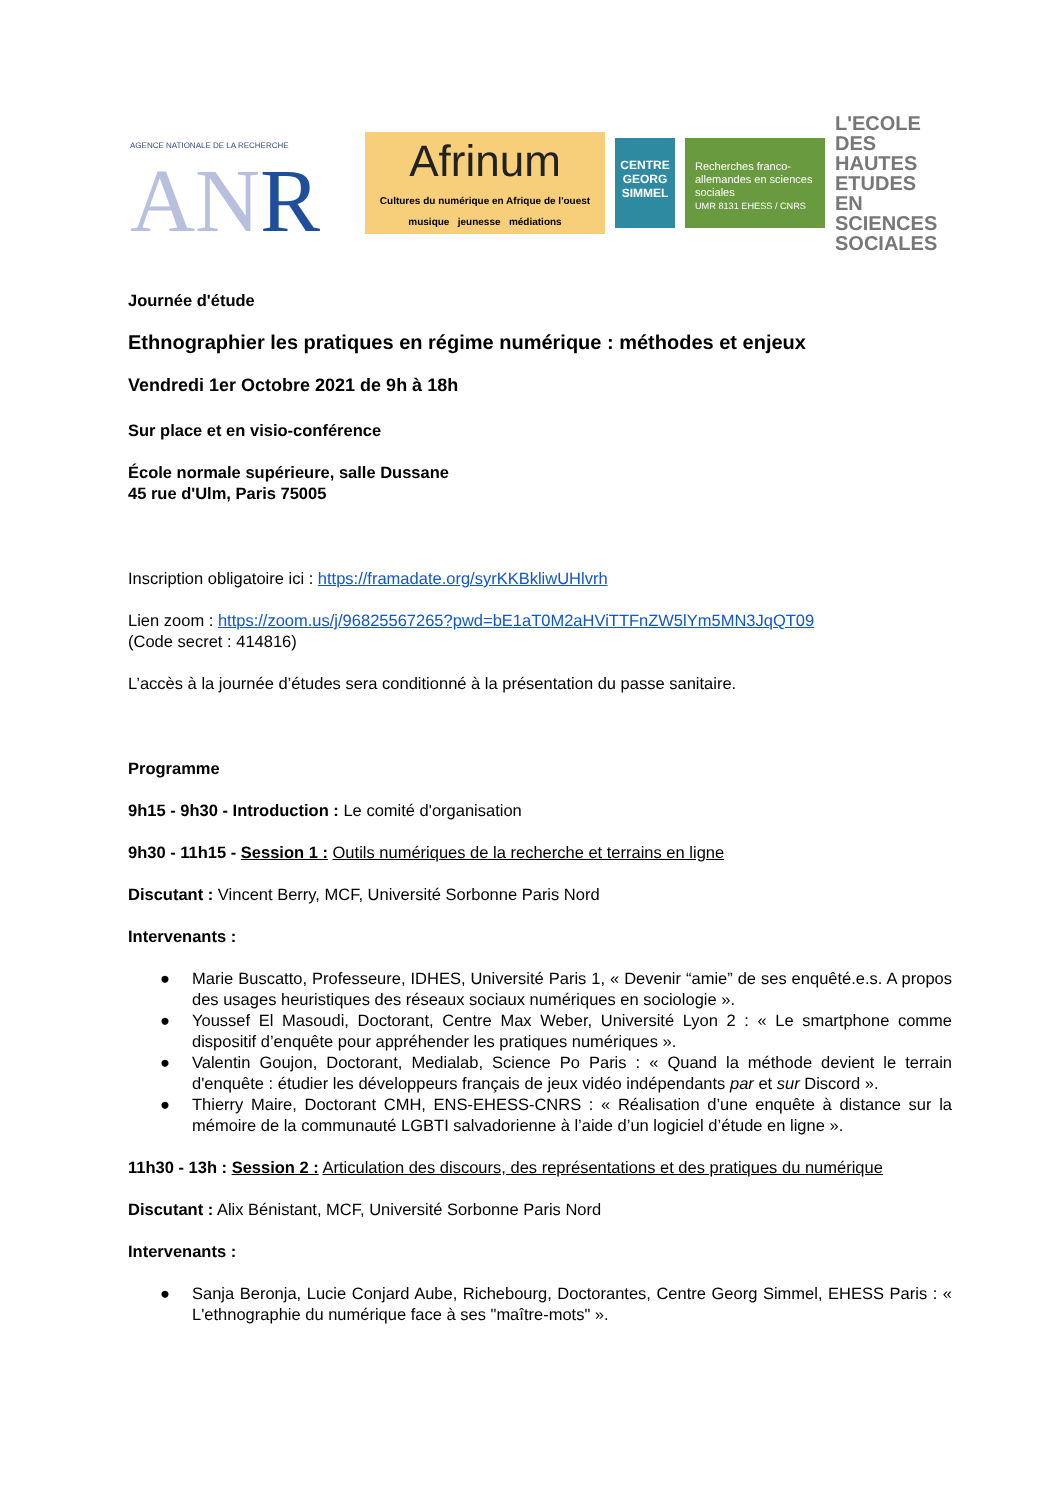AGENCE NATIONALE DE LA RECHERCHE
ANR
Afrinum
Cultures du numérique en Afrique de l'ouest
musique jeunesse médiations
CENTRE GEORG SIMMEL
Recherches franco-allemandes en sciences sociales
UMR 8131 EHESS / CNRS
L'ECOLE DES HAUTES ETUDES EN SCIENCES SOCIALES
Journée d'étude
Ethnographier les pratiques en régime numérique : méthodes et enjeux
Vendredi 1er Octobre 2021 de 9h à 18h
Sur place et en visio-conférence
École normale supérieure, salle Dussane
45 rue d'Ulm, Paris 75005
Inscription obligatoire ici : https://framadate.org/syrKKBkliwUHlvrh
Lien zoom : https://zoom.us/j/96825567265?pwd=bE1aT0M2aHViTTFnZW5lYm5MN3JqQT09
(Code secret : 414816)
L’accès à la journée d’études sera conditionné à la présentation du passe sanitaire.
Programme
9h15 - 9h30 - Introduction : Le comité d'organisation
9h30 - 11h15 - Session 1 : Outils numériques de la recherche et terrains en ligne
Discutant : Vincent Berry, MCF, Université Sorbonne Paris Nord
Intervenants :
● Marie Buscatto, Professeure, IDHES, Université Paris 1, « Devenir “amie” de ses enquêté.e.s. A propos des usages heuristiques des réseaux sociaux numériques en sociologie ».
● Youssef El Masoudi, Doctorant, Centre Max Weber, Université Lyon 2 : « Le smartphone comme dispositif d’enquête pour appréhender les pratiques numériques ».
● Valentin Goujon, Doctorant, Medialab, Science Po Paris : « Quand la méthode devient le terrain d'enquête : étudier les développeurs français de jeux vidéo indépendants par et sur Discord ».
● Thierry Maire, Doctorant CMH, ENS-EHESS-CNRS : « Réalisation d’une enquête à distance sur la mémoire de la communauté LGBTI salvadorienne à l’aide d’un logiciel d’étude en ligne ».
11h30 - 13h : Session 2 : Articulation des discours, des représentations et des pratiques du numérique
Discutant : Alix Bénistant, MCF, Université Sorbonne Paris Nord
Intervenants :
● Sanja Beronja, Lucie Conjard Aube, Richebourg, Doctorantes, Centre Georg Simmel, EHESS Paris : « L'ethnographie du numérique face à ses "maître-mots" ».